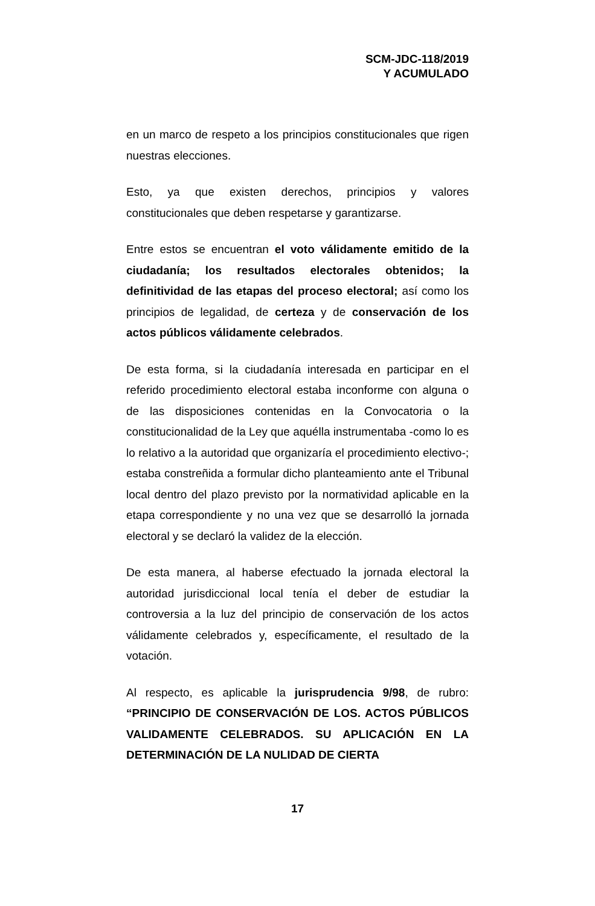SCM-JDC-118/2019
Y ACUMULADO
en un marco de respeto a los principios constitucionales que rigen nuestras elecciones.
Esto, ya que existen derechos, principios y valores constitucionales que deben respetarse y garantizarse.
Entre estos se encuentran el voto válidamente emitido de la ciudadanía; los resultados electorales obtenidos; la definitividad de las etapas del proceso electoral; así como los principios de legalidad, de certeza y de conservación de los actos públicos válidamente celebrados.
De esta forma, si la ciudadanía interesada en participar en el referido procedimiento electoral estaba inconforme con alguna o de las disposiciones contenidas en la Convocatoria o la constitucionalidad de la Ley que aquélla instrumentaba -como lo es lo relativo a la autoridad que organizaría el procedimiento electivo-; estaba constreñida a formular dicho planteamiento ante el Tribunal local dentro del plazo previsto por la normatividad aplicable en la etapa correspondiente y no una vez que se desarrolló la jornada electoral y se declaró la validez de la elección.
De esta manera, al haberse efectuado la jornada electoral la autoridad jurisdiccional local tenía el deber de estudiar la controversia a la luz del principio de conservación de los actos válidamente celebrados y, específicamente, el resultado de la votación.
Al respecto, es aplicable la jurisprudencia 9/98, de rubro: “PRINCIPIO DE CONSERVACIÓN DE LOS. ACTOS PÚBLICOS VALIDAMENTE CELEBRADOS. SU APLICACIÓN EN LA DETERMINACIÓN DE LA NULIDAD DE CIERTA
17